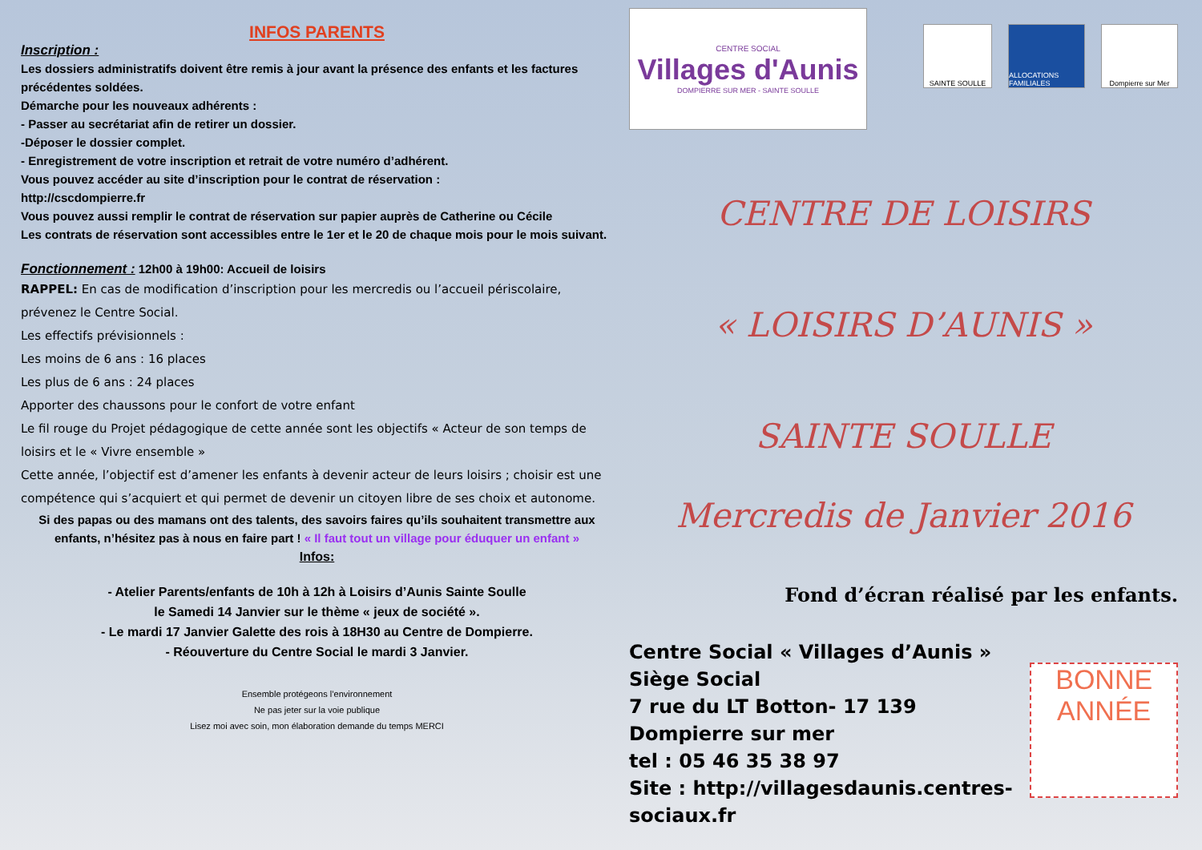INFOS PARENTS
Inscription :
Les dossiers administratifs doivent être remis à jour avant la présence des enfants et les factures précédentes soldées.
Démarche pour les nouveaux adhérents :
- Passer au secrétariat afin de retirer un dossier.
-Déposer le dossier complet.
- Enregistrement de votre inscription et retrait de votre numéro d’adhérent.
Vous pouvez accéder au site d’inscription pour le contrat de réservation :
http://cscdompierre.fr
Vous pouvez aussi remplir le contrat de réservation sur papier auprès de Catherine ou Cécile
Les contrats de réservation sont accessibles entre le 1er et le 20 de chaque mois pour le mois suivant.
Fonctionnement : 12h00 à 19h00: Accueil de loisirs
RAPPEL: En cas de modification d’inscription pour les mercredis ou l’accueil périscolaire, prévenez le Centre Social.
Les effectifs prévisionnels :
Les moins de 6 ans : 16 places
Les plus de 6 ans : 24 places
Apporter des chaussons pour le confort de votre enfant
Le fil rouge du Projet pédagogique de cette année sont les objectifs « Acteur de son temps de loisirs et le « Vivre ensemble »
Cette année, l’objectif est d’amener les enfants à devenir acteur de leurs loisirs ; choisir est une compétence qui s’acquiert et qui permet de devenir un citoyen libre de ses choix et autonome.
Si des papas ou des mamans ont des talents, des savoirs faires qu’ils souhaitent transmettre aux enfants, n’hésitez pas à nous en faire part ! « Il faut tout un village pour éduquer un enfant »
Infos:
- Atelier Parents/enfants de 10h à 12h à Loisirs d’Aunis Sainte Soulle
le Samedi 14 Janvier sur le thème « jeux de société ».
- Le mardi 17 Janvier Galette des rois à 18H30 au Centre de Dompierre.
- Réouverture du Centre Social le mardi 3 Janvier.
Ensemble protégeons l’environnement
Ne pas jeter sur la voie publique
Lisez moi avec soin, mon élaboration demande du temps MERCI
CENTRE SOCIAL
Villages d'Aunis
DOMPIERRE SUR MER - SAINTE SOULLE
SAINTE SOULLE ALLOCATIONS FAMILIALES
Dompierre sur Mer
CENTRE DE LOISIRS
« LOISIRS D’AUNIS »
SAINTE SOULLE
Mercredis de Janvier 2016
Fond d’écran réalisé par les enfants.
Centre Social « Villages d’Aunis »
Siège Social
7 rue du LT Botton- 17 139 Dompierre sur mer
tel : 05 46 35 38 97
Site : http://villagesdaunis.centres-sociaux.fr
BONNE ANNÉE